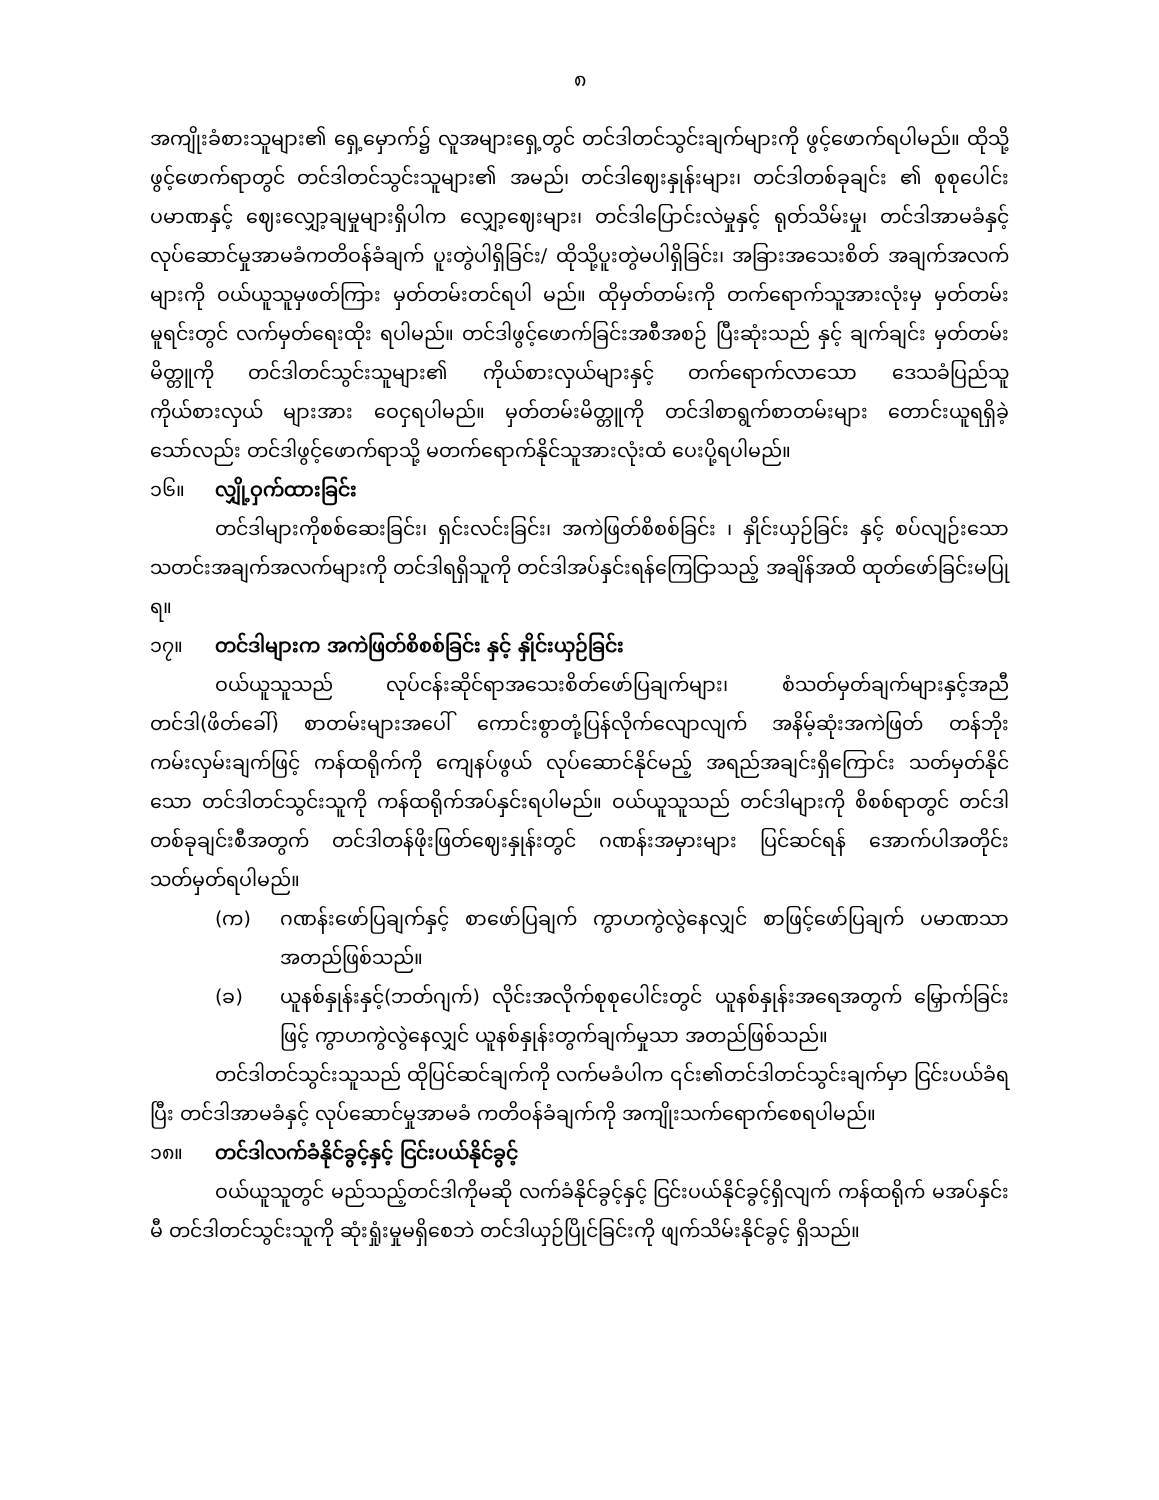၈
အကျိုးခံစားသူများ၏ ရှေ့မှောက်၌ လူအများရှေ့တွင် တင်ဒါတင်သွင်းချက်များကို ဖွင့်ဖောက်ရပါမည်။ ထိုသို့ဖွင့်ဖောက်ရာတွင် တင်ဒါတင်သွင်းသူများ၏ အမည်၊ တင်ဒါဈေးနှုန်းများ၊ တင်ဒါတစ်ခုချင်း ၏ စုစုပေါင်းပမာဏနှင့် ဈေးလျှော့ချမှုများရှိပါက လျှော့ဈေးများ၊ တင်ဒါပြောင်းလဲမှုနှင့် ရုတ်သိမ်းမှု၊ တင်ဒါအာမခံနှင့် လုပ်ဆောင်မှုအာမခံကတိဝန်ခံချက် ပူးတွဲပါရှိခြင်း/ ထိုသို့ပူးတွဲမပါရှိခြင်း၊ အခြားအသေးစိတ် အချက်အလက်များကို ဝယ်ယူသူမှဖတ်ကြား မှတ်တမ်းတင်ရပါ မည်။ ထိုမှတ်တမ်းကို တက်ရောက်သူအားလုံးမှ မှတ်တမ်းမူရင်းတွင် လက်မှတ်ရေးထိုး ရပါမည်။ တင်ဒါဖွင့်ဖောက်ခြင်းအစီအစဉ် ပြီးဆုံးသည် နှင့် ချက်ချင်း မှတ်တမ်းမိတ္တူကို တင်ဒါတင်သွင်းသူများ၏ ကိုယ်စားလှယ်များနှင့် တက်ရောက်လာသော ဒေသခံပြည်သူ ကိုယ်စားလှယ် များအား ဝေငှရပါမည်။ မှတ်တမ်းမိတ္တူကို တင်ဒါစာရွက်စာတမ်းများ တောင်းယူရရှိခဲ့သော်လည်း တင်ဒါဖွင့်ဖောက်ရာသို့ မတက်ရောက်နိုင်သူအားလုံးထံ ပေးပို့ရပါမည်။
၁၆။ လျှို့ဝှက်ထားခြင်း
တင်ဒါများကိုစစ်ဆေးခြင်း၊ ရှင်းလင်းခြင်း၊ အကဲဖြတ်စိစစ်ခြင်း ၊ နှိုင်းယှဉ်ခြင်း နှင့် စပ်လျဉ်းသော သတင်းအချက်အလက်များကို တင်ဒါရရှိသူကို တင်ဒါအပ်နှင်းရန်ကြေငြာသည့် အချိန်အထိ ထုတ်ဖော်ခြင်းမပြုရ။
၁၇။ တင်ဒါများက အကဲဖြတ်စိစစ်ခြင်း နှင့် နှိုင်းယှဉ်ခြင်း
ဝယ်ယူသူသည် လုပ်ငန်းဆိုင်ရာအသေးစိတ်ဖော်ပြချက်များ၊ စံသတ်မှတ်ချက်များနှင့်အညီ တင်ဒါ(ဖိတ်ခေါ်) စာတမ်းများအပေါ် ကောင်းစွာတုံ့ပြန်လိုက်လျောလျက် အနိမ့်ဆုံးအကဲဖြတ် တန်ဘိုး ကမ်းလှမ်းချက်ဖြင့် ကန်ထရိုက်ကို ကျေနပ်ဖွယ် လုပ်ဆောင်နိုင်မည့် အရည်အချင်းရှိကြောင်း သတ်မှတ်နိုင်သော တင်ဒါတင်သွင်းသူကို ကန်ထရိုက်အပ်နှင်းရပါမည်။ ဝယ်ယူသူသည် တင်ဒါများကို စိစစ်ရာတွင် တင်ဒါတစ်ခုချင်းစီအတွက် တင်ဒါတန်ဖိုးဖြတ်ဈေးနှုန်းတွင် ဂဏန်းအမှားများ ပြင်ဆင်ရန် အောက်ပါအတိုင်း သတ်မှတ်ရပါမည်။
(က) ဂဏန်းဖော်ပြချက်နှင့် စာဖော်ပြချက် ကွာဟကွဲလွဲနေလျှင် စာဖြင့်ဖော်ပြချက် ပမာဏသာ အတည်ဖြစ်သည်။
(ခ) ယူနစ်နှုန်းနှင့်(ဘတ်ဂျက်) လိုင်းအလိုက်စုစုပေါင်းတွင် ယူနစ်နှုန်းအရေအတွက် မြှောက်ခြင်းဖြင့် ကွာဟကွဲလွဲနေလျှင် ယူနစ်နှုန်းတွက်ချက်မှုသာ အတည်ဖြစ်သည်။
တင်ဒါတင်သွင်းသူသည် ထိုပြင်ဆင်ချက်ကို လက်မခံပါက ၎င်း၏တင်ဒါတင်သွင်းချက်မှာ ငြင်းပယ်ခံရပြီး တင်ဒါအာမခံနှင့် လုပ်ဆောင်မှုအာမခံ ကတိဝန်ခံချက်ကို အကျိုးသက်ရောက်စေရပါမည်။
၁၈။ တင်ဒါလက်ခံနိုင်ခွင့်နှင့် ငြင်းပယ်နိုင်ခွင့်
ဝယ်ယူသူတွင် မည်သည့်တင်ဒါကိုမဆို လက်ခံနိုင်ခွင့်နှင့် ငြင်းပယ်နိုင်ခွင့်ရှိလျက် ကန်ထရိုက် မအပ်နှင်းမီ တင်ဒါတင်သွင်းသူကို ဆုံးရှုံးမှုမရှိစေဘဲ တင်ဒါယှဉ်ပြိုင်ခြင်းကို ဖျက်သိမ်းနိုင်ခွင့် ရှိသည်။